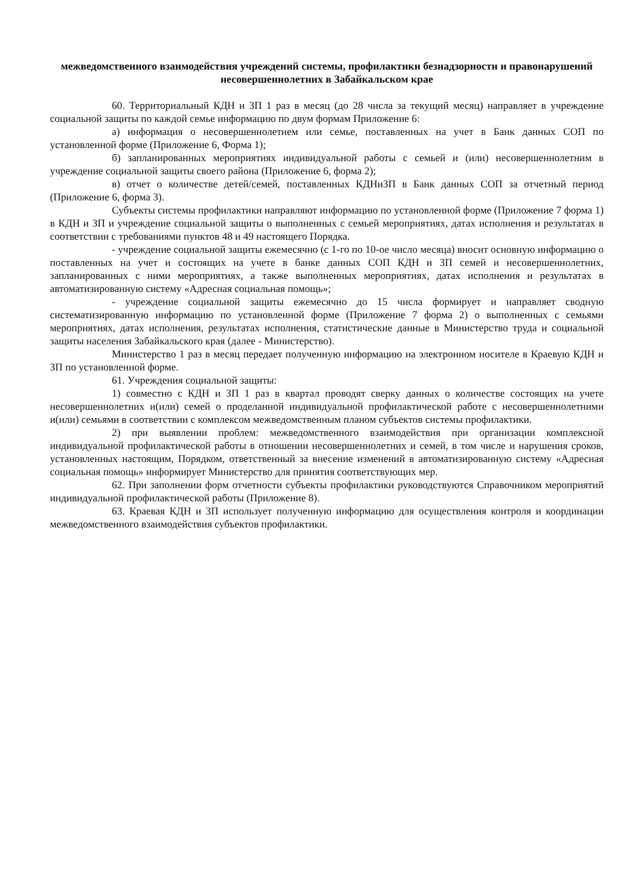межведомственного взаимодействия учреждений системы, профилактики безнадзорности и правонарушений несовершеннолетних в Забайкальском крае
60. Территориальный КДН и ЗП 1 раз в месяц (до 28 числа за текущий месяц) направляет в учреждение социальной защиты по каждой семье информацию по двум формам Приложение 6:
а) информация о несовершеннолетнем или семье, поставленных на учет в Банк данных СОП по установленной форме (Приложение 6, Форма 1);
б) запланированных мероприятиях индивидуальной работы с семьей и (или) несовершеннолетним в учреждение социальной защиты своего района (Приложение 6, форма 2);
в) отчет о количестве детей/семей, поставленных КДНиЗП в Банк данных СОП за отчетный период (Приложение 6, форма 3).
Субъекты системы профилактики направляют информацию по установленной форме (Приложение 7 форма 1) в КДН и ЗП и учреждение социальной защиты о выполненных с семьей мероприятиях, датах исполнения и результатах в соответствии с требованиями пунктов 48 и 49 настоящего Порядка.
- учреждение социальной защиты ежемесячно (с 1-го по 10-ое число месяца) вносит основную информацию о поставленных на учет и состоящих на учете в банке данных СОП КДН и ЗП семей и несовершеннолетних, запланированных с ними мероприятиях, а также выполненных мероприятиях, датах исполнения и результатах в автоматизированную систему «Адресная социальная помощь»;
- учреждение социальной защиты ежемесячно до 15 числа формирует и направляет сводную систематизированную информацию по установленной форме (Приложение 7 форма 2) о выполненных с семьями мероприятиях, датах исполнения, результатах исполнения, статистические данные в Министерство труда и социальной защиты населения Забайкальского края (далее - Министерство).
Министерство 1 раз в месяц передает полученную информацию на электронном носителе в Краевую КДН и ЗП по установленной форме.
61. Учреждения социальной защиты:
1) совместно с КДН и ЗП 1 раз в квартал проводят сверку данных о количестве состоящих на учете несовершеннолетних и(или) семей о проделанной индивидуальной профилактической работе с несовершеннолетними и(или) семьями в соответствии с комплексом межведомственным планом субъектов системы профилактики.
2) при выявлении проблем: межведомственного взаимодействия при организации комплексной индивидуальной профилактической работы в отношении несовершеннолетних и семей, в том числе и нарушения сроков, установленных настоящим, Порядком, ответственный за внесение изменений в автоматизированную систему «Адресная социальная помощь» информирует Министерство для принятия соответствующих мер.
62. При заполнении форм отчетности субъекты профилактики руководствуются Справочником мероприятий индивидуальной профилактической работы (Приложение 8).
63. Краевая КДН и ЗП использует полученную информацию для осуществления контроля и координации межведомственного взаимодействия субъектов профилактики.